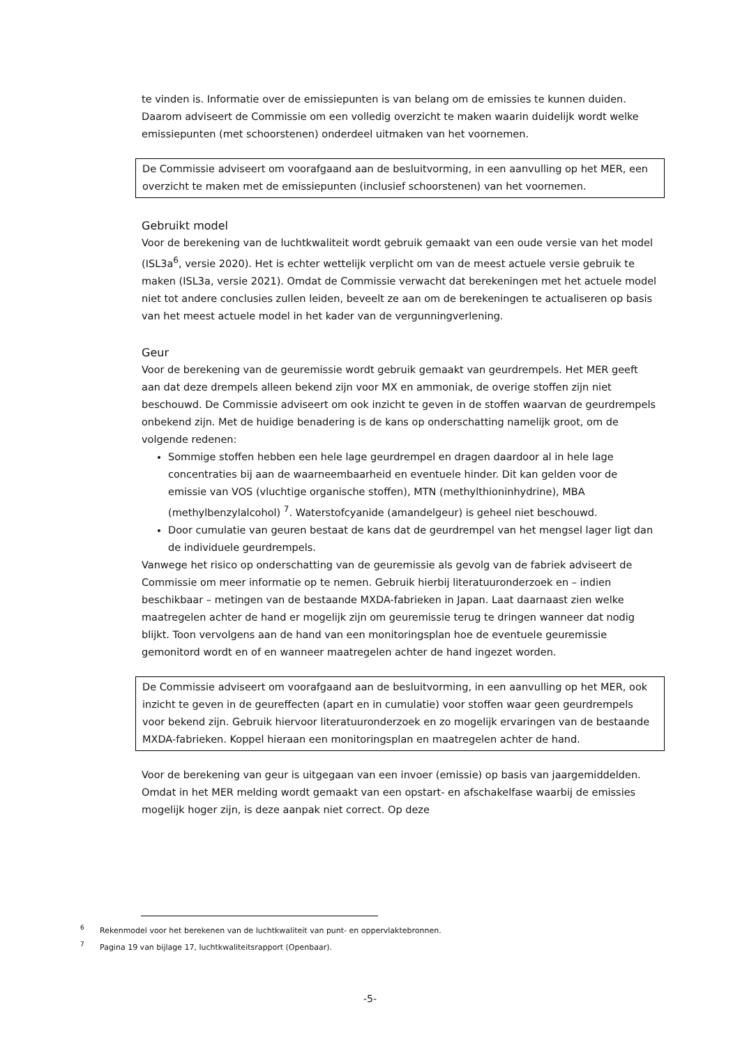te vinden is. Informatie over de emissiepunten is van belang om de emissies te kunnen duiden. Daarom adviseert de Commissie om een volledig overzicht te maken waarin duidelijk wordt welke emissiepunten (met schoorstenen) onderdeel uitmaken van het voornemen.
De Commissie adviseert om voorafgaand aan de besluitvorming, in een aanvulling op het MER, een overzicht te maken met de emissiepunten (inclusief schoorstenen) van het voornemen.
Gebruikt model
Voor de berekening van de luchtkwaliteit wordt gebruik gemaakt van een oude versie van het model (ISL3a<sup>6</sup>, versie 2020). Het is echter wettelijk verplicht om van de meest actuele versie gebruik te maken (ISL3a, versie 2021). Omdat de Commissie verwacht dat berekeningen met het actuele model niet tot andere conclusies zullen leiden, beveelt ze aan om de berekeningen te actualiseren op basis van het meest actuele model in het kader van de vergunningverlening.
Geur
Voor de berekening van de geuremissie wordt gebruik gemaakt van geurdrempels. Het MER geeft aan dat deze drempels alleen bekend zijn voor MX en ammoniak, de overige stoffen zijn niet beschouwd. De Commissie adviseert om ook inzicht te geven in de stoffen waarvan de geurdrempels onbekend zijn. Met de huidige benadering is de kans op onderschatting namelijk groot, om de volgende redenen:
Sommige stoffen hebben een hele lage geurdrempel en dragen daardoor al in hele lage concentraties bij aan de waarneembaarheid en eventuele hinder. Dit kan gelden voor de emissie van VOS (vluchtige organische stoffen), MTN (methylthioninhydrine), MBA (methylbenzylalcohol) <sup>7</sup>. Waterstofcyanide (amandelgeur) is geheel niet beschouwd.
Door cumulatie van geuren bestaat de kans dat de geurdrempel van het mengsel lager ligt dan de individuele geurdrempels.
Vanwege het risico op onderschatting van de geuremissie als gevolg van de fabriek adviseert de Commissie om meer informatie op te nemen. Gebruik hierbij literatuuronderzoek en – indien beschikbaar – metingen van de bestaande MXDA-fabrieken in Japan. Laat daarnaast zien welke maatregelen achter de hand er mogelijk zijn om geuremissie terug te dringen wanneer dat nodig blijkt. Toon vervolgens aan de hand van een monitoringsplan hoe de eventuele geuremissie gemonitord wordt en of en wanneer maatregelen achter de hand ingezet worden.
De Commissie adviseert om voorafgaand aan de besluitvorming, in een aanvulling op het MER, ook inzicht te geven in de geureffecten (apart en in cumulatie) voor stoffen waar geen geurdrempels voor bekend zijn. Gebruik hiervoor literatuuronderzoek en zo mogelijk ervaringen van de bestaande MXDA-fabrieken. Koppel hieraan een monitoringsplan en maatregelen achter de hand.
Voor de berekening van geur is uitgegaan van een invoer (emissie) op basis van jaargemiddelden. Omdat in het MER melding wordt gemaakt van een opstart- en afschakelfase waarbij de emissies mogelijk hoger zijn, is deze aanpak niet correct. Op deze
<sup>6</sup> Rekenmodel voor het berekenen van de luchtkwaliteit van punt- en oppervlaktebronnen.
<sup>7</sup> Pagina 19 van bijlage 17, luchtkwaliteitsrapport (Openbaar).
-5-